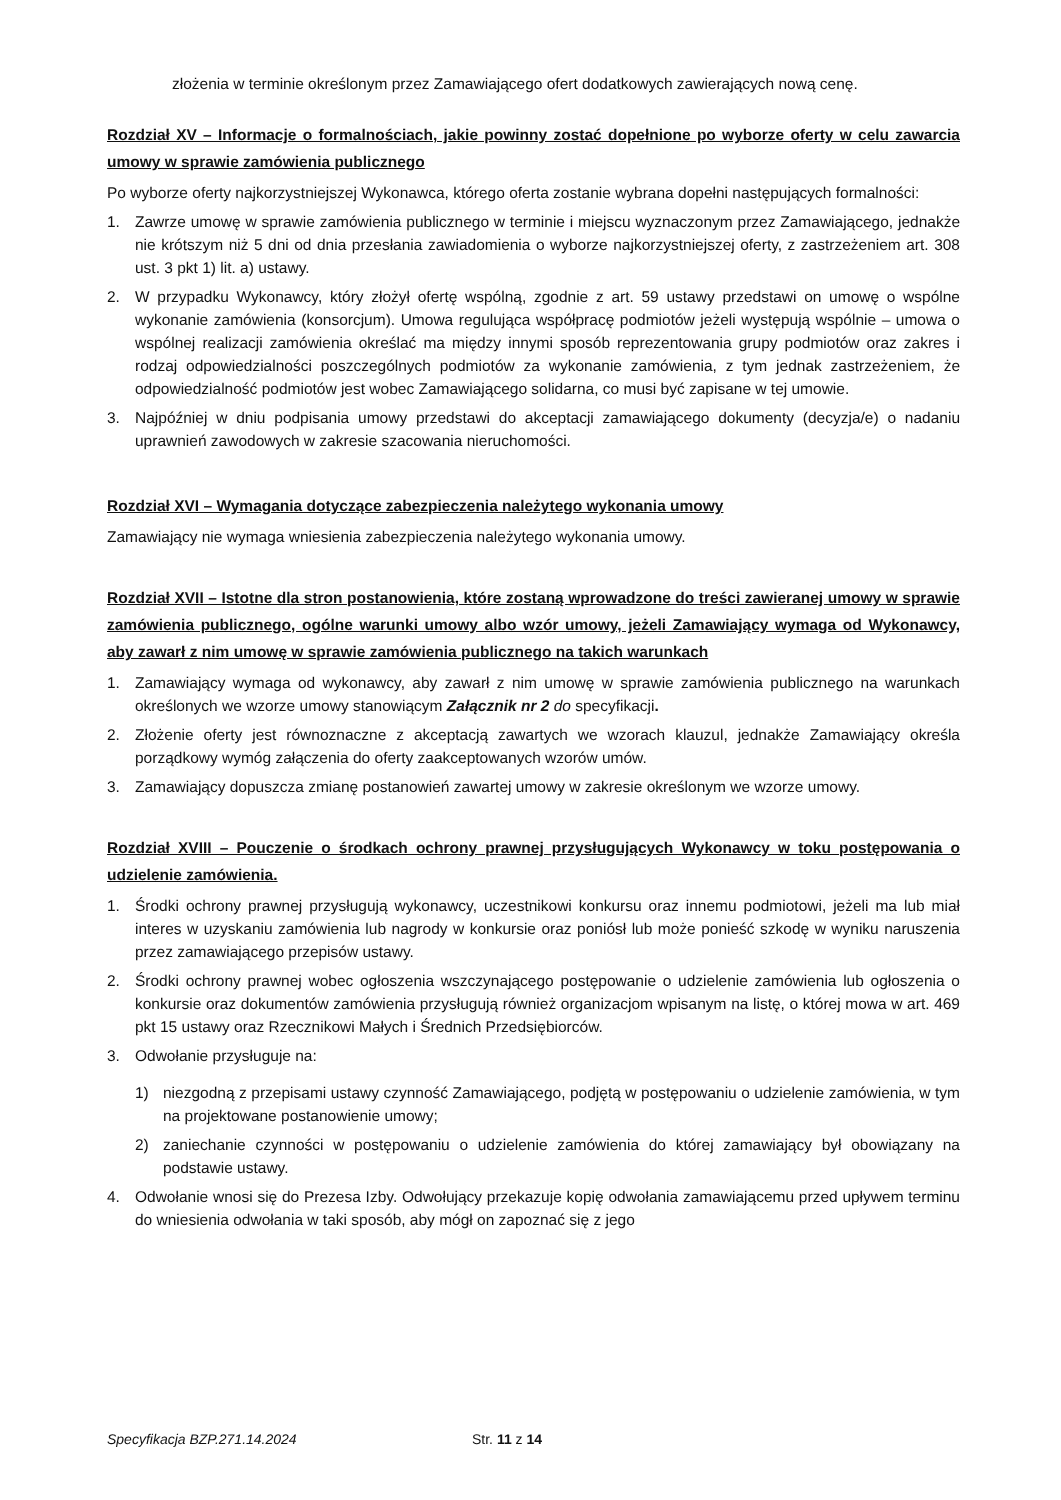złożenia w terminie określonym przez Zamawiającego ofert dodatkowych zawierających nową cenę.
Rozdział XV – Informacje o formalnościach, jakie powinny zostać dopełnione po wyborze oferty w celu zawarcia umowy w sprawie zamówienia publicznego
Po wyborze oferty najkorzystniejszej Wykonawca, którego oferta zostanie wybrana dopełni następujących formalności:
1. Zawrze umowę w sprawie zamówienia publicznego w terminie i miejscu wyznaczonym przez Zamawiającego, jednakże nie krótszym niż 5 dni od dnia przesłania zawiadomienia o wyborze najkorzystniejszej oferty, z zastrzeżeniem art. 308 ust. 3 pkt 1) lit. a) ustawy.
2. W przypadku Wykonawcy, który złożył ofertę wspólną, zgodnie z art. 59 ustawy przedstawi on umowę o wspólne wykonanie zamówienia (konsorcjum). Umowa regulująca współpracę podmiotów jeżeli występują wspólnie – umowa o wspólnej realizacji zamówienia określać ma między innymi sposób reprezentowania grupy podmiotów oraz zakres i rodzaj odpowiedzialności poszczególnych podmiotów za wykonanie zamówienia, z tym jednak zastrzeżeniem, że odpowiedzialność podmiotów jest wobec Zamawiającego solidarna, co musi być zapisane w tej umowie.
3. Najpóźniej w dniu podpisania umowy przedstawi do akceptacji zamawiającego dokumenty (decyzja/e) o nadaniu uprawnień zawodowych w zakresie szacowania nieruchomości.
Rozdział XVI – Wymagania dotyczące zabezpieczenia należytego wykonania umowy
Zamawiający nie wymaga wniesienia zabezpieczenia należytego wykonania umowy.
Rozdział XVII – Istotne dla stron postanowienia, które zostaną wprowadzone do treści zawieranej umowy w sprawie zamówienia publicznego, ogólne warunki umowy albo wzór umowy, jeżeli Zamawiający wymaga od Wykonawcy, aby zawarł z nim umowę w sprawie zamówienia publicznego na takich warunkach
1. Zamawiający wymaga od wykonawcy, aby zawarł z nim umowę w sprawie zamówienia publicznego na warunkach określonych we wzorze umowy stanowiącym Załącznik nr 2 do specyfikacji.
2. Złożenie oferty jest równoznaczne z akceptacją zawartych we wzorach klauzul, jednakże Zamawiający określa porządkowy wymóg załączenia do oferty zaakceptowanych wzorów umów.
3. Zamawiający dopuszcza zmianę postanowień zawartej umowy w zakresie określonym we wzorze umowy.
Rozdział XVIII – Pouczenie o środkach ochrony prawnej przysługujących Wykonawcy w toku postępowania o udzielenie zamówienia.
1. Środki ochrony prawnej przysługują wykonawcy, uczestnikowi konkursu oraz innemu podmiotowi, jeżeli ma lub miał interes w uzyskaniu zamówienia lub nagrody w konkursie oraz poniósł lub może ponieść szkodę w wyniku naruszenia przez zamawiającego przepisów ustawy.
2. Środki ochrony prawnej wobec ogłoszenia wszczynającego postępowanie o udzielenie zamówienia lub ogłoszenia o konkursie oraz dokumentów zamówienia przysługują również organizacjom wpisanym na listę, o której mowa w art. 469 pkt 15 ustawy oraz Rzecznikowi Małych i Średnich Przedsiębiorców.
3. Odwołanie przysługuje na:
1) niezgodną z przepisami ustawy czynność Zamawiającego, podjętą w postępowaniu o udzielenie zamówienia, w tym na projektowane postanowienie umowy;
2) zaniechanie czynności w postępowaniu o udzielenie zamówienia do której zamawiający był obowiązany na podstawie ustawy.
4. Odwołanie wnosi się do Prezesa Izby. Odwołujący przekazuje kopię odwołania zamawiającemu przed upływem terminu do wniesienia odwołania w taki sposób, aby mógł on zapoznać się z jego
Specyfikacja BZP.271.14.2024 Str. 11 z 14